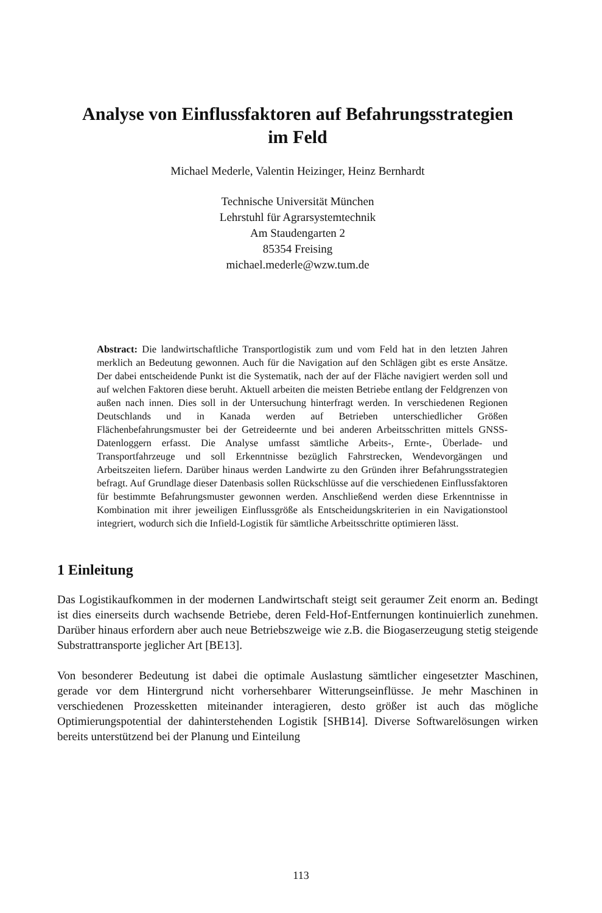Analyse von Einflussfaktoren auf Befahrungsstrategien
im Feld
Michael Mederle, Valentin Heizinger, Heinz Bernhardt
Technische Universität München
Lehrstuhl für Agrarsystemtechnik
Am Staudengarten 2
85354 Freising
michael.mederle@wzw.tum.de
Abstract: Die landwirtschaftliche Transportlogistik zum und vom Feld hat in den letzten Jahren merklich an Bedeutung gewonnen. Auch für die Navigation auf den Schlägen gibt es erste Ansätze. Der dabei entscheidende Punkt ist die Systematik, nach der auf der Fläche navigiert werden soll und auf welchen Faktoren diese beruht. Aktuell arbeiten die meisten Betriebe entlang der Feldgrenzen von außen nach innen. Dies soll in der Untersuchung hinterfragt werden. In verschiedenen Regionen Deutschlands und in Kanada werden auf Betrieben unterschiedlicher Größen Flächenbefahrungsmuster bei der Getreideernte und bei anderen Arbeitsschritten mittels GNSS-Datenloggern erfasst. Die Analyse umfasst sämtliche Arbeits-, Ernte-, Überlade- und Transportfahrzeuge und soll Erkenntnisse bezüglich Fahrstrecken, Wendevorgängen und Arbeitszeiten liefern. Darüber hinaus werden Landwirte zu den Gründen ihrer Befahrungsstrategien befragt. Auf Grundlage dieser Datenbasis sollen Rückschlüsse auf die verschiedenen Einflussfaktoren für bestimmte Befahrungsmuster gewonnen werden. Anschließend werden diese Erkenntnisse in Kombination mit ihrer jeweiligen Einflussgröße als Entscheidungskriterien in ein Navigationstool integriert, wodurch sich die Infield-Logistik für sämtliche Arbeitsschritte optimieren lässt.
1 Einleitung
Das Logistikaufkommen in der modernen Landwirtschaft steigt seit geraumer Zeit enorm an. Bedingt ist dies einerseits durch wachsende Betriebe, deren Feld-Hof-Entfernungen kontinuierlich zunehmen. Darüber hinaus erfordern aber auch neue Betriebszweige wie z.B. die Biogaserzeugung stetig steigende Substrattransporte jeglicher Art [BE13].
Von besonderer Bedeutung ist dabei die optimale Auslastung sämtlicher eingesetzter Maschinen, gerade vor dem Hintergrund nicht vorhersehbarer Witterungseinflüsse. Je mehr Maschinen in verschiedenen Prozessketten miteinander interagieren, desto größer ist auch das mögliche Optimierungspotential der dahinterstehenden Logistik [SHB14]. Diverse Softwarelösungen wirken bereits unterstützend bei der Planung und Einteilung
113